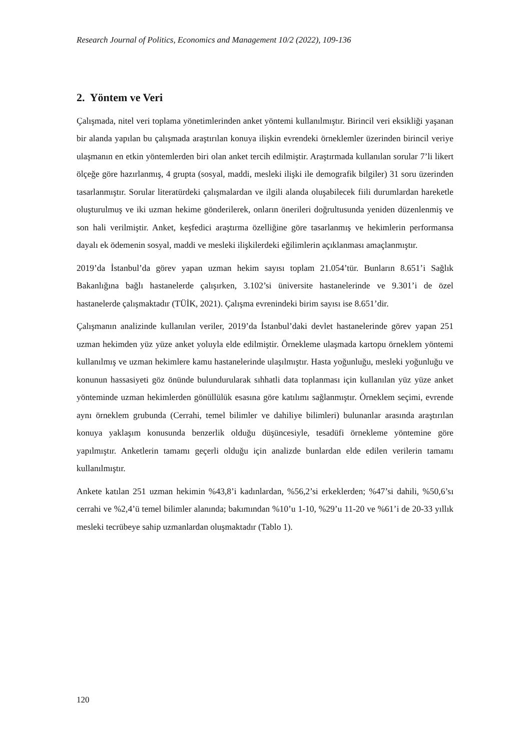Research Journal of Politics, Economics and Management 10/2 (2022), 109-136
2. Yöntem ve Veri
Çalışmada, nitel veri toplama yönetimlerinden anket yöntemi kullanılmıştır. Birincil veri eksikliği yaşanan bir alanda yapılan bu çalışmada araştırılan konuya ilişkin evrendeki örneklemler üzerinden birincil veriye ulaşmanın en etkin yöntemlerden biri olan anket tercih edilmiştir. Araştırmada kullanılan sorular 7’li likert ölçeğe göre hazırlanmış, 4 grupta (sosyal, maddi, mesleki ilişki ile demografik bilgiler) 31 soru üzerinden tasarlanmıştır. Sorular literatürdeki çalışmalardan ve ilgili alanda oluşabilecek fiili durumlardan hareketle oluşturulmuş ve iki uzman hekime gönderilerek, onların önerileri doğrultusunda yeniden düzenlenmiş ve son hali verilmiştir. Anket, keşfedici araştırma özelliğine göre tasarlanmış ve hekimlerin performansa dayalı ek ödemenin sosyal, maddi ve mesleki ilişkilerdeki eğilimlerin açıklanması amaçlanmıştır.
2019’da İstanbul’da görev yapan uzman hekim sayısı toplam 21.054’tür. Bunların 8.651’i Sağlık Bakanlığına bağlı hastanelerde çalışırken, 3.102’si üniversite hastanelerinde ve 9.301’i de özel hastanelerde çalışmaktadır (TÜİK, 2021). Çalışma evrenindeki birim sayısı ise 8.651’dir.
Çalışmanın analizinde kullanılan veriler, 2019’da İstanbul’daki devlet hastanelerinde görev yapan 251 uzman hekimden yüz yüze anket yoluyla elde edilmiştir. Örnekleme ulaşmada kartopu örneklem yöntemi kullanılmış ve uzman hekimlere kamu hastanelerinde ulaşılmıştır. Hasta yoğunluğu, mesleki yoğunluğu ve konunun hassasiyeti göz önünde bulundurularak sıhhatli data toplanması için kullanılan yüz yüze anket yönteminde uzman hekimlerden gönüllülük esasına göre katılımı sağlanmıştır. Örneklem seçimi, evrende aynı örneklem grubunda (Cerrahi, temel bilimler ve dahiliye bilimleri) bulunanlar arasında araştırılan konuya yaklaşım konusunda benzerlik olduğu düşüncesiyle, tesadüfi örnekleme yöntemine göre yapılmıştır. Anketlerin tamamı geçerli olduğu için analizde bunlardan elde edilen verilerin tamamı kullanılmıştır.
Ankete katılan 251 uzman hekimin %43,8’i kadınlardan, %56,2’si erkeklerden; %47’si dahili, %50,6’sı cerrahi ve %2,4’ü temel bilimler alanında; bakımından %10’u 1-10, %29’u 11-20 ve %61’i de 20-33 yıllık mesleki tecrübeye sahip uzmanlardan oluşmaktadır (Tablo 1).
120